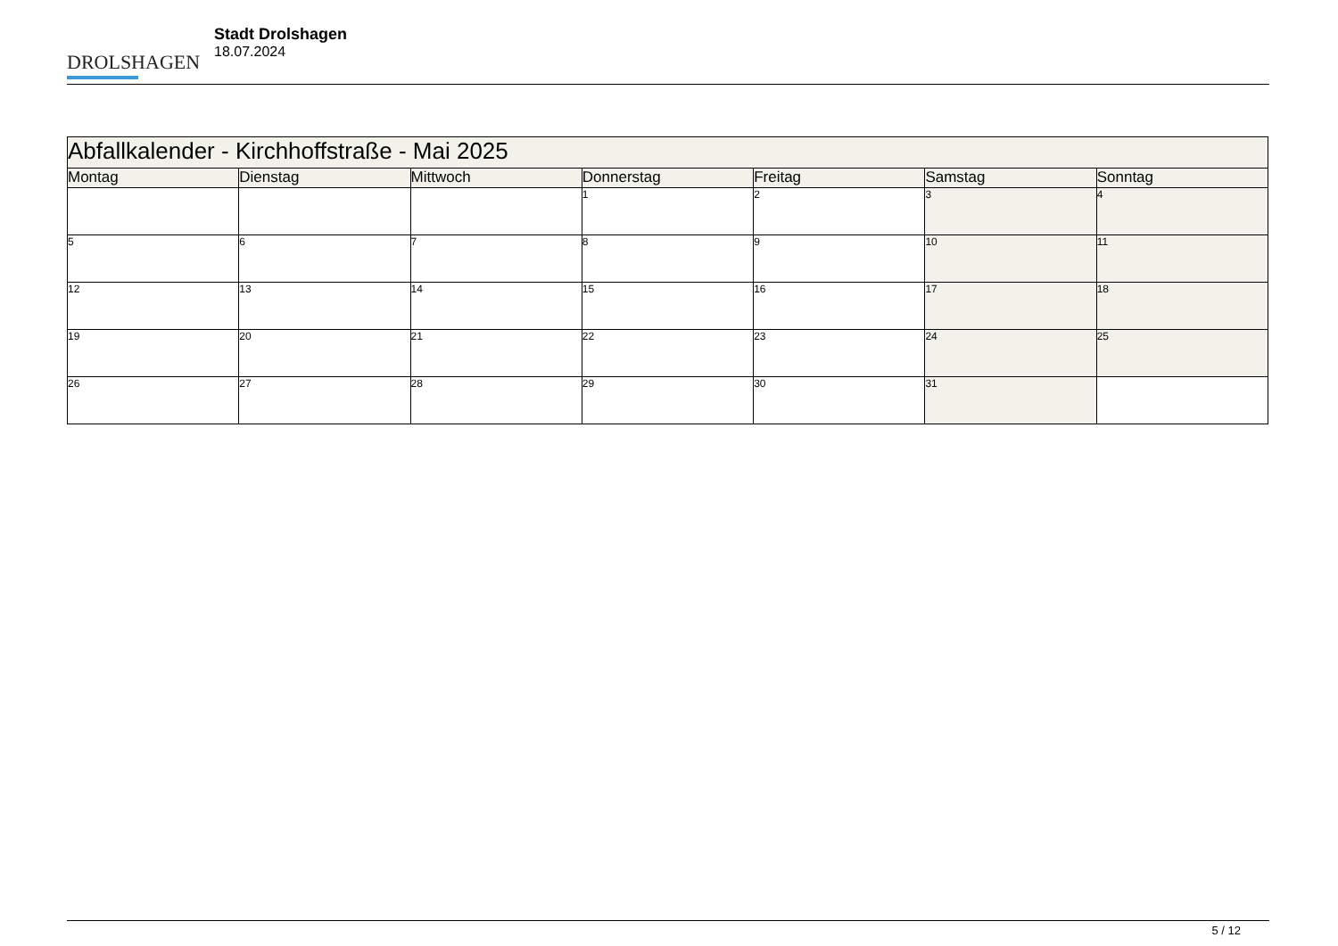DROLSHAGEN
Stadt Drolshagen
18.07.2024
| Abfallkalender - Kirchhoffstraße - Mai 2025 | | | | | | |
| --- | --- | --- | --- | --- | --- | --- |
| Montag | Dienstag | Mittwoch | Donnerstag | Freitag | Samstag | Sonntag |
| | | | 1 | 2 | 3 | 4 |
| 5 | 6 | 7 | 8 | 9 | 10 | 11 |
| 12 | 13 | 14 | 15 | 16 | 17 | 18 |
| 19 | 20 | 21 | 22 | 23 | 24 | 25 |
| 26 | 27 | 28 | 29 | 30 | 31 | |
5 / 12